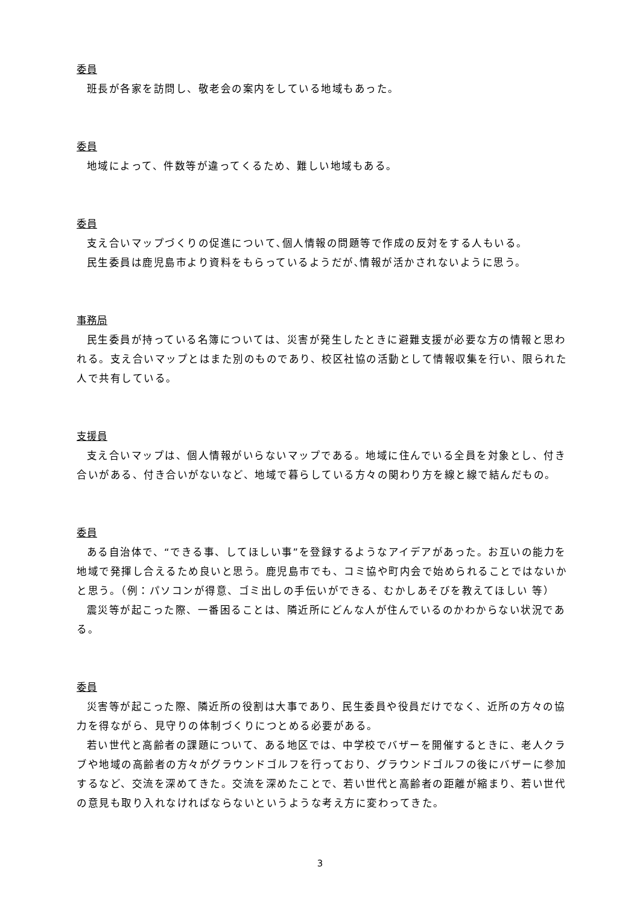委員
班長が各家を訪問し、敬老会の案内をしている地域もあった。
委員
地域によって、件数等が違ってくるため、難しい地域もある。
委員
支え合いマップづくりの促進について､個人情報の問題等で作成の反対をする人もいる。
民生委員は鹿児島市より資料をもらっているようだが､情報が活かされないように思う。
事務局
民生委員が持っている名簿については、災害が発生したときに避難支援が必要な方の情報と思われる。支え合いマップとはまた別のものであり、校区社協の活動として情報収集を行い、限られた人で共有している。
支援員
支え合いマップは、個人情報がいらないマップである。地域に住んでいる全員を対象とし、付き合いがある、付き合いがないなど、地域で暮らしている方々の関わり方を線と線で結んだもの。
委員
ある自治体で、“できる事、してほしい事”を登録するようなアイデアがあった。お互いの能力を地域で発揮し合えるため良いと思う。鹿児島市でも、コミ協や町内会で始められることではないかと思う。（例：パソコンが得意、ゴミ出しの手伝いができる、むかしあそびを教えてほしい 等）
震災等が起こった際、一番困ることは、隣近所にどんな人が住んでいるのかわからない状況である。
委員
災害等が起こった際、隣近所の役割は大事であり、民生委員や役員だけでなく、近所の方々の協力を得ながら、見守りの体制づくりにつとめる必要がある。
若い世代と高齢者の課題について、ある地区では、中学校でバザーを開催するときに、老人クラブや地域の高齢者の方々がグラウンドゴルフを行っており、グラウンドゴルフの後にバザーに参加するなど、交流を深めてきた。交流を深めたことで、若い世代と高齢者の距離が縮まり、若い世代の意見も取り入れなければならないというような考え方に変わってきた。
3